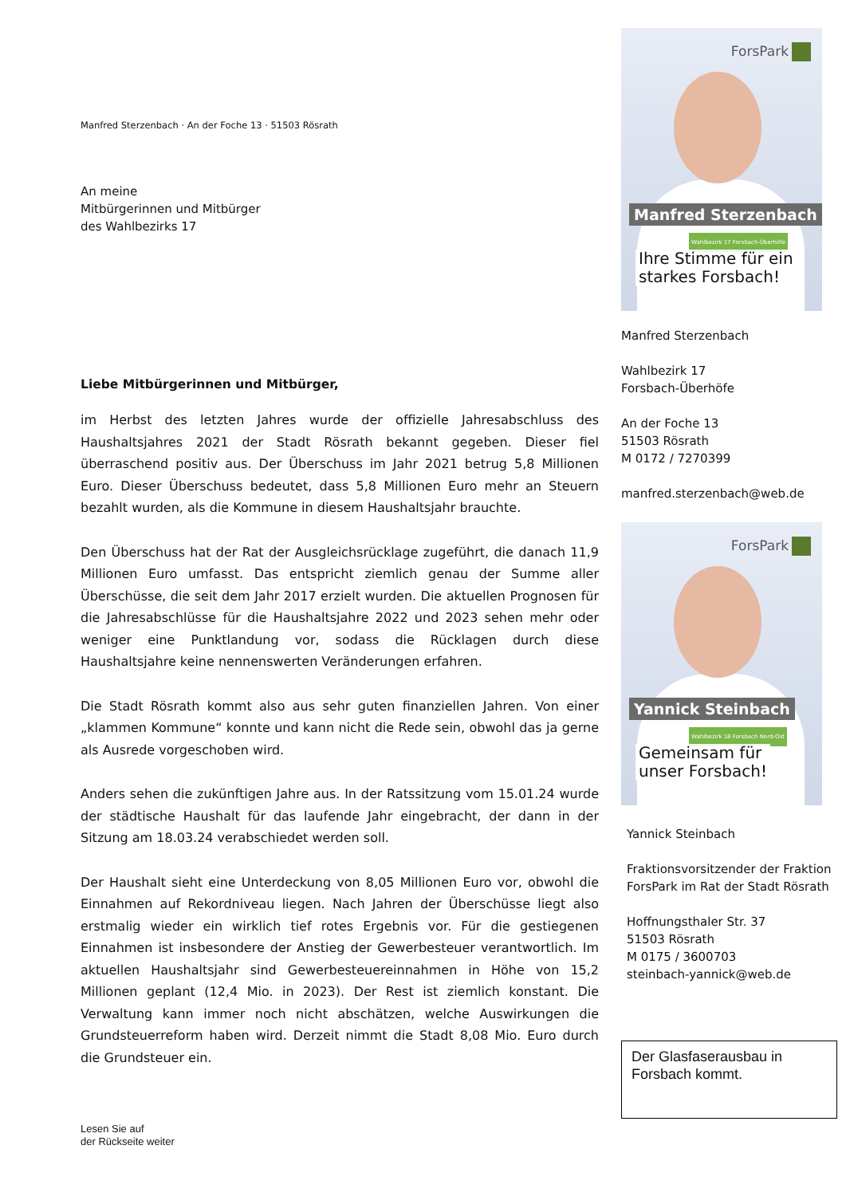Manfred Sterzenbach · An der Foche 13 · 51503 Rösrath
An meine
Mitbürgerinnen und Mitbürger
des Wahlbezirks 17
Liebe Mitbürgerinnen und Mitbürger,
im Herbst des letzten Jahres wurde der offizielle Jahresabschluss des Haushaltsjahres 2021 der Stadt Rösrath bekannt gegeben. Dieser fiel überraschend positiv aus. Der Überschuss im Jahr 2021 betrug 5,8 Millionen Euro. Dieser Überschuss bedeutet, dass 5,8 Millionen Euro mehr an Steuern bezahlt wurden, als die Kommune in diesem Haushaltsjahr brauchte.
Den Überschuss hat der Rat der Ausgleichsrücklage zugeführt, die danach 11,9 Millionen Euro umfasst. Das entspricht ziemlich genau der Summe aller Überschüsse, die seit dem Jahr 2017 erzielt wurden. Die aktuellen Prognosen für die Jahresabschlüsse für die Haushaltsjahre 2022 und 2023 sehen mehr oder weniger eine Punktlandung vor, sodass die Rücklagen durch diese Haushaltsjahre keine nennenswerten Veränderungen erfahren.
Die Stadt Rösrath kommt also aus sehr guten finanziellen Jahren. Von einer „klammen Kommune“ konnte und kann nicht die Rede sein, obwohl das ja gerne als Ausrede vorgeschoben wird.
Anders sehen die zukünftigen Jahre aus. In der Ratssitzung vom 15.01.24 wurde der städtische Haushalt für das laufende Jahr eingebracht, der dann in der Sitzung am 18.03.24 verabschiedet werden soll.
Der Haushalt sieht eine Unterdeckung von 8,05 Millionen Euro vor, obwohl die Einnahmen auf Rekordniveau liegen. Nach Jahren der Überschüsse liegt also erstmalig wieder ein wirklich tief rotes Ergebnis vor. Für die gestiegenen Einnahmen ist insbesondere der Anstieg der Gewerbesteuer verantwortlich. Im aktuellen Haushaltsjahr sind Gewerbesteuereinnahmen in Höhe von 15,2 Millionen geplant (12,4 Mio. in 2023). Der Rest ist ziemlich konstant. Die Verwaltung kann immer noch nicht abschätzen, welche Auswirkungen die Grundsteuerreform haben wird. Derzeit nimmt die Stadt 8,08 Mio. Euro durch die Grundsteuer ein.
Lesen Sie auf
der Rückseite weiter
ForsPark
Manfred Sterzenbach
Wahlbezirk 17 Forsbach-Überhöfe
Ihre Stimme für ein
starkes Forsbach!
Manfred Sterzenbach
Wahlbezirk 17
Forsbach-Überhöfe
An der Foche 13
51503 Rösrath
M 0172 / 7270399
manfred.sterzenbach@web.de
ForsPark
Yannick Steinbach
Wahlbezirk 18 Forsbach Nord-Ost
Gemeinsam für
unser Forsbach!
Yannick Steinbach
Fraktionsvorsitzender der Fraktion ForsPark im Rat der Stadt Rösrath
Hoffnungsthaler Str. 37
51503 Rösrath
M 0175 / 3600703
steinbach-yannick@web.de
Der Glasfaserausbau in Forsbach kommt.